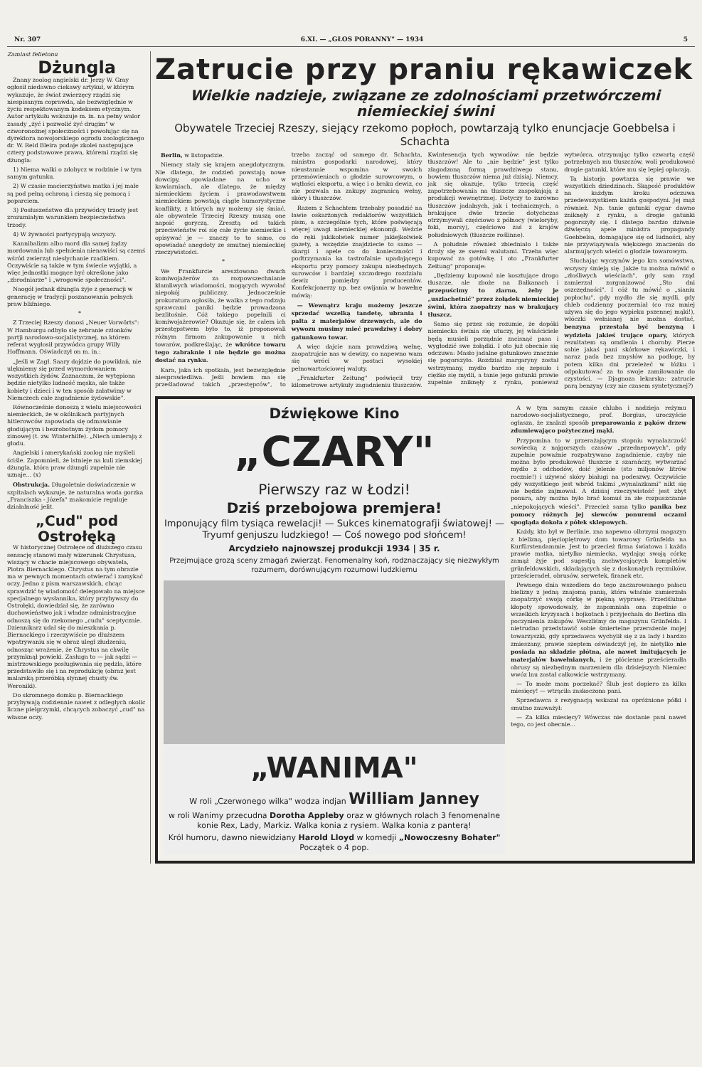Nr. 307 6.XI. — „GŁOS PORANNY" — 1934 5
Zamiast felietonu
Dżungla
Znany zoolog angielski dr. Jerzy W. Gray ogłosił niedawno ciekawy artykuł, w którym wykazuje, że świat zwierzęcy rządzi się niespisanym coprawda, ale bezwzględnie w życiu respektowanym kodeksem etycznym. Autor artykułu wskazuje m. in. na pełny walor zasady „żyć i pozwolić żyć drugim" w czworonożnej społeczności i powołując się na dyrektora nowojorskiego ogrodu zoologicznego dr. W. Reid Bleira podaje zkolei następujące cztery podstawowe prawa, któremi rządzi się dżungla:
1) Niema walki o zdobycz w rodzinie i w tym samym gatunku.
2) W czasie macierzyństwa matka i jej małe są pod pełną ochroną i cieszą się pomocą i poparciem.
3) Posłuszeństwo dla przywódcy trzody jest zrozumiałym warunkiem bezpieczeństwa trzody.
4) W żywności partycypują wszyscy.
Kannibalizm albo mord dla samej żądzy mordowania lub spełnienia nienawiści są czemś wśród zwierząt niesłychanie rzadkiem. Oczywiście są także w tym świecie wyjątki, a więc jednostki mogące być określone jako „zbrodniarze" i „wrogowie społeczności".
Naogół jednak dżungla żyje z generacji w generację w tradycji poszanowania pełnych praw bliźniego.
*
Z Trzeciej Rzeszy donosi „Neuer Vorwörts": W Hamburgu odbyło się zebranie członków partji narodowo-socjalistycznej, na którem referat wygłosił przywódca grupy Willy Hoffmann. Oświadczył on m. in.:
„Jeśli w Zagł. Saary dojdzie do powikłań, nie ulękniemy się przed wymordowaniem wszystkich żydów. Zaznaczam, że wytępiona będzie nietylko ludność męska, ale także kobiety i dzieci i w ten sposób załatwimy w Niemczech całe zagadnienie żydowskie".
Równocześnie donoszą z wielu miejscowości niemieckich, że w okólnikach partyjnych hitlerowców zapowiada się odmawianie głodującym i bezrobotnym żydom pomocy zimowej (t. zw. Winterhilfe). „Niech umierają z głodu.
Angielski i amerykański zoolog nie myśleli ściśle. Zapomnieli, że istnieje na kuli ziemskiej dżungla, która praw dżungli zupełnie nie uznaje... (x)
Obstrukcja. Długoletnie doświadczenie w szpitalach wykazuje, że naturalna woda gorzka „Franciszka - Józefa" znakomicie reguluje działalność jelit.
„Cud" pod Ostrołęką
W historycznej Ostrołęce od dłuższego czasu sensację stanowi mały wizerunek Chrystusa, wiszący w chacie miejscowego obywatela, Piotra Biernackiego. Chrystus na tym obrazie ma w pewnych momentach otwierać i zamykać oczy. Jedno z pism warszawskich, chcąc sprawdzić tę wiadomość delegowało na miejsce specjalnego wysłannika, który przybywszy do Ostrołęki, dowiedział się, że zarówno duchowieństwo jak i władze administracyjne odnoszą się do rzekomego „cudu" sceptycznie. Dziennikarz udał się do mieszkania p. Biernackiego i rzeczywiście po dłuższem wpatrywaniu się w obraz uległ złudzeniu, odnosząc wrażenie, że Chrystus na chwilę przymknął powieki. Zasługa to — jak sądzi — mistrzowskiego posługiwania się pędzla, które przedstawiło się i na reprodukcję (obraz jest malarską przeróbką słynnej chusty św. Weroniki).
Do skromnego domku p. Biernackiego przybywają codziennie nawet z odległych okolic liczne pielgrzymki, chcących zobaczyć „cud" na własne oczy.
Zatrucie przy praniu rękawiczek
Wielkie nadzieje, związane ze zdolnościami przetwórczemi niemieckiej świni
Obywatele Trzeciej Rzeszy, siejący rzekomo popłoch, powtarzają tylko enuncjacje Goebbelsa i Schachta
Berlin, w listopadzie.
Niemcy stały się krajem anegdotycznym. Nie dlatego, że codzień powstają nowe dowcipy, opowiadane na ucho w kawiarniach, ale dlatego, że między niemieckiem życiem i prawodawstwem niemieckiem powstają ciągłe humorystyczne konflikty, z których my możemy się śmiać, ale obywatele Trzeciej Rzeszy muszą one napoić goryczą. Zresztą od takich przeciwieństw roi się całe życie niemieckie i opisywać je — znaczy to to samo, co opowiadać anegdoty ze smutnej niemieckiej rzeczywistości.
*
We Frankfurcie aresztowano dwuch komiwojażerów za rozpowszechnianie kłamliwych wiadomości, mogących wywołać niepokój publiczny. Jednocześnie prokuratura ogłosiła, że walka z tego rodzaju sprawcami paniki będzie prowadzona bezlitośnie. Cóż takiego popełnili ci komiwojażerowie? Okazuje się, że całem ich przestępstwem było to, iż proponowali różnym firmom zakupowanie u nich towarów, podkreślając, że wkrótce towaru tego zabraknie i nie będzie go można dostać na rynku.
Kara, jaka ich spotkała, jest bezwzględnie niesprawiedliwa. Jeśli bowiem ma się prześladować takich „przestępców", to trzeba zacząć od samego dr. Schachta, ministra gospodarki narodowej, który nieustannie wspomina w swoich przemówieniach o głodzie surowcowym, o wątłości eksportu, a więc i o braku dewiz, co nie pozwala na zakupy zagranicą wełny, skóry i tłuszczów.
Razem z Schachtem trzebaby posadzić na ławie oskarżonych redaktorów wszystkich pism, a szczególnie tych, które poświęcają więcej uwagi niemieckiej ekonomji. Weźcie do ręki jakikolwiek numer jakiejkolwiek gazety, a wszędzie znajdziecie to samo — skargi i apele co do konieczności i podtrzymania ka tastrofalnie upadającego eksportu przy pomocy zakupu niezbędnych surowców i bardziej szczodrego rozdziału dewiz pomiędzy producentów. Konfekcjonerzy np. bez owijania w bawełnę mówią:
— Wewnątrz kraju możemy jeszcze sprzedać wszelką tandetę, ubrania i palta z materjałów drzewnych, ale do wywozu musimy mieć prawdziwy i dobry gatunkowo towar.
A więc dajcie nam prawdziwą wełnę, zaopatrujcie nas w dewizy, co napewno wam się wróci w postaci wysokiej pełnowartościowej waluty.
„Frankfurter Zeitung" poświęcił trzy kilometrowe artykuły zagadnieniu tłuszczów. Kwintesencja tych wywodów: nie będzie tłuszczów! Ale to „nie będzie" jest tylko złagodzoną formą prawdziwego stanu, bowiem tłuszczów niema już dzisiaj. Niemcy, jak się okazuje, tylko trzecią część zapotrzebowania na tłuszcze zaspokajają z produkcji wewnętrznej. Dotyczy to zarówno tłuszczów jadalnych, jak i technicznych, a brakujące dwie trzecie dotychczas otrzymywali częściowo z północy (wieloryby, foki, morsy), częściowo zaś z krajów południowych (tłuszcze roślinne).
A południe również zbiedniało i także droży się ze swemi walutami. Trzeba więc kupować za gotówkę. I oto „Frankfurter Zeitung" proponuje:
„Będziemy kupować nie kosztujące drogo tłuszcze, ale zboże na Bałkanach i przepuścimy to ziarno, żeby je „uszlachetnić" przez żołądek niemieckiej świni, która zaopatrzy nas w brakujący tłuszcz.
Samo się przez się rozumie, że dopóki niemiecka świnia się utuczy, jej właściciele będą musieli porządnie zacisnąć pasa i wygłodzić swe żołądki. I oto już obecnie się odczuwa: Masło jadalne gatunkowo znacznie się pogorszyło. Rozdział margaryny został wstrzymany, mydło bardzo się zepsuło i ciężko się mydli, a tanie jego gatunki prawie zupełnie zniknęły z rynku, ponieważ wytwórca, otrzymując tylko czwartą część potrzebnych mu tłuszczów, woli produkować drogie gatunki, które mu się lepiej opłacają.
Ta historja powtarza się prawie we wszystkich dziedzinach. Skąpość produktów na każdym kroku odczuwa przedewszystkiem każda gospodyni. Jej mąż również. Np. tanie gatunki cygar dawno zniknęły z rynku, a drogie gatunki pogorszyły się. I dlatego bardzo dziwnie dźwięczą apele ministra propagandy Goebbelsa, domagające się od ludności, aby nie przywiązywała większego znaczenia do alarmujących wieści o głodzie towarowym.
Słuchając wyczynów jego kra somówstwa, wszyscy śmieją się. Jakże tu można mówić o „złośliwych wieściach", gdy sam rząd zamierzał zorganizować „Sto dni oszczędności". I cóż tu mówić o „sianiu popłochu", gdy mydło źle się mydli, gdy chleb codzienny poczerniał (co raz mniej używa się do jego wypieku pszennej mąki!), włóczki wełnianej nie można dostać, benzyna przestała być benzyną i wydziela jakieś trujące opary, których rezultatem są omdlenia i choroby. Pierze sobie jakaś pani skórkowe rękawiczki, i naraz pada bez zmysłów na podłogę, by potem kilka dni przeleżeć w łóżku i odpokutować za to swoje zamiłowanie do czystości. — Djagnoza lekarska: zatrucie parą benzyny (czy nie czasem syntetycznej?)
Dźwiękowe Kino
„CZARY"
Pierwszy raz w Łodzi!
Dziś przebojowa premjera!
Imponujący film tysiąca rewelacji! — Sukces kinematografji światowej! — Tryumf genjuszu ludzkiego! — Coś nowego pod słońcem!
Arcydzieło najnowszej produkcji 1934 | 35 r.
Przejmujące grozą sceny zmagań zwierząt. Fenomenalny koń, rodznaczający się niezwykłym rozumem, dorównującym rozumowi ludzkiemu
„WANIMA"
W roli „Czerwonego wilka" wodza indjan William Janney
w roli Wanimy przecudna Dorotha Appleby oraz w głównych rolach 3 fenomenalne konie Rex, Lady, Markiz. Walka konia z rysiem. Walka konia z panterą!
Król humoru, dawno niewidziany Harold Lloyd w komedji „Nowoczesny Bohater" Początek o 4 pop.
A w tym samym czasie chluba i nadzieja reżymu narodowo-socjalistycznego, prof. Borgius, uroczyście ogłasza, że znalazł sposób preparowania z pąków drzew zdumiewająco pożytecznej mąki.
Przypomina to w przerażającym stopniu wynalazczość sowiecką z najgorszych czasów „przednepowych", gdy zupełnie poważnie rozpatrywano zagadnienie, czyby nie można było produkować tłuszcze z szarańczy, wytwarzać mydło z odchodów, doić jelenie (sto miljonów litrów rocznie!) i używać skóry białugi na podeszwy. Oczywiście gdy wszystkiego jest wbród takimi „wynalazkami" nikt się nie będzie zajmował. A dzisiaj rzeczywistość jest zbyt ponura, aby można było brać komuś za złe rozpuszczanie „niepokojących wieści". Przecież sama tylko panika bez pomocy różnych jej siewców ponuremi oczami spogląda dokoła z półek sklepowych.
Każdy, kto był w Berlinie, zna napewno olbrzymi magazyn z bielizną, pięciopiętrowy dom towarowy Grünfelda na Kurfürstendammie. Jest to przecież firma światowa i każda prawie matka, nietylko niemiecka, wydając swoją córkę zamąż żyje pod sugestją zachwycających kompletów grünfeldowskich, składających się z doskonałych ręczników, prześcieradeł, obrusów, serwetek, firanek etc.
Pewnego dnia wszedłem do tego zaczarowanego pałacu bielizny z jedną znajomą panią, która właśnie zamierzała zaopatrzyć swoją córkę w piękną wyprawę. Przedślubne kłopoty spowodowały, że zapomniała ona zupełnie o wszelkich kryzysach i bojkotach i przyjechała do Berlina dla poczynienia zakupów. Weszliśmy do magazynu Grünfelda. I nietrudno przedstawić sobie śmiertelne przerażenie mojej towarzyszki, gdy sprzedawca wychylił się z za lady i bardzo zmieszany, prawie szeptem oświadczył jej, że nietylko nie posiada na składzie płótna, ale nawet imitujących je materjałów bawełnianych, i że płócienne prześcieradła obrusy są niezbędnym marzeniem dla dzisiejszych Niemiec wwóz lnu został całkowicie wstrzymany.
— To może mam poczekać? Ślub jest dopiero za kilka miesięcy! — wtrąciła zaskoczona pani.
Sprzedawca z rezygnacją wskazał na opróżnione półki i smutno zauważył:
— Za kilka miesięcy? Wówczas nie dostanie pani nawet tego, co jest obecnie...